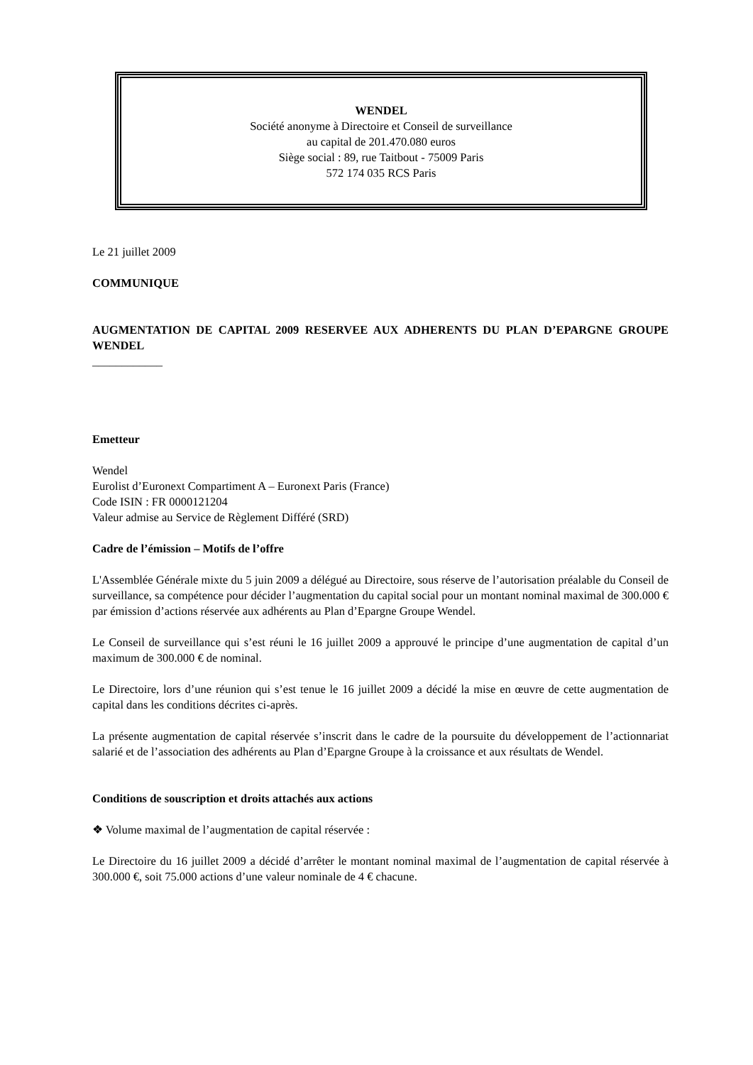WENDEL
Société anonyme à Directoire et Conseil de surveillance
au capital de 201.470.080 euros
Siège social : 89, rue Taitbout - 75009 Paris
572 174 035 RCS Paris
Le 21 juillet 2009
COMMUNIQUE
AUGMENTATION DE CAPITAL 2009 RESERVEE AUX ADHERENTS DU PLAN D’EPARGNE GROUPE WENDEL
____________
Emetteur
Wendel
Eurolist d’Euronext Compartiment A – Euronext Paris (France)
Code ISIN : FR 0000121204
Valeur admise au Service de Règlement Différé (SRD)
Cadre de l’émission – Motifs de l’offre
L'Assemblée Générale mixte du 5 juin 2009 a délégué au Directoire, sous réserve de l’autorisation préalable du Conseil de surveillance, sa compétence pour décider l’augmentation du capital social pour un montant nominal maximal de 300.000 € par émission d’actions réservée aux adhérents au Plan d’Epargne Groupe Wendel.
Le Conseil de surveillance qui s’est réuni le 16 juillet 2009 a approuvé le principe d’une augmentation de capital d’un maximum de 300.000 € de nominal.
Le Directoire, lors d’une réunion qui s’est tenue le 16 juillet 2009 a décidé la mise en œuvre de cette augmentation de capital dans les conditions décrites ci-après.
La présente augmentation de capital réservée s’inscrit dans le cadre de la poursuite du développement de l’actionnariat salarié et de l’association des adhérents au Plan d’Epargne Groupe à la croissance et aux résultats de Wendel.
Conditions de souscription et droits attachés aux actions
❖ Volume maximal de l’augmentation de capital réservée :
Le Directoire du 16 juillet 2009 a décidé d’arrêter le montant nominal maximal de l’augmentation de capital réservée à 300.000 €, soit 75.000 actions d’une valeur nominale de 4 € chacune.